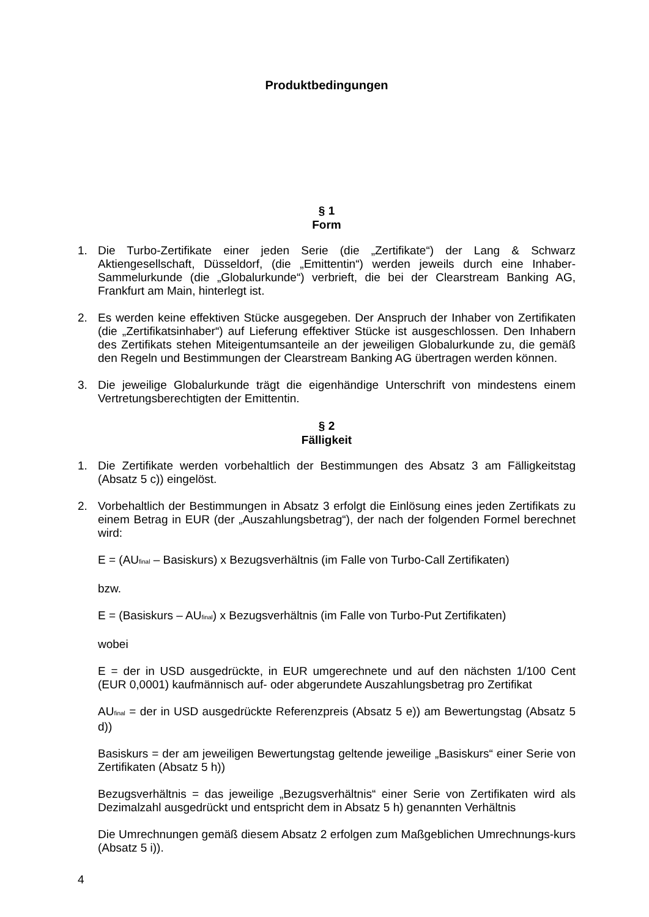Produktbedingungen
§ 1
Form
1. Die Turbo-Zertifikate einer jeden Serie (die „Zertifikate“) der Lang & Schwarz Aktiengesellschaft, Düsseldorf, (die „Emittentin“) werden jeweils durch eine Inhaber-Sammelurkunde (die „Globalurkunde“) verbrieft, die bei der Clearstream Banking AG, Frankfurt am Main, hinterlegt ist.
2. Es werden keine effektiven Stücke ausgegeben. Der Anspruch der Inhaber von Zertifikaten (die „Zertifikatsinhaber“) auf Lieferung effektiver Stücke ist ausgeschlossen. Den Inhabern des Zertifikats stehen Miteigentumsanteile an der jeweiligen Globalurkunde zu, die gemäß den Regeln und Bestimmungen der Clearstream Banking AG übertragen werden können.
3. Die jeweilige Globalurkunde trägt die eigenhändige Unterschrift von mindestens einem Vertretungsberechtigten der Emittentin.
§ 2
Fälligkeit
1. Die Zertifikate werden vorbehaltlich der Bestimmungen des Absatz 3 am Fälligkeitstag (Absatz 5 c)) eingelöst.
2. Vorbehaltlich der Bestimmungen in Absatz 3 erfolgt die Einlösung eines jeden Zertifikats zu einem Betrag in EUR (der „Auszahlungsbetrag“), der nach der folgenden Formel berechnet wird:
E = (AU<sub>final</sub> – Basiskurs) x Bezugsverhältnis (im Falle von Turbo-Call Zertifikaten)
bzw.
E = (Basiskurs – AU<sub>final</sub>) x Bezugsverhältnis (im Falle von Turbo-Put Zertifikaten)
wobei
E = der in USD ausgedrückte, in EUR umgerechnete und auf den nächsten 1/100 Cent (EUR 0,0001) kaufmännisch auf- oder abgerundete Auszahlungsbetrag pro Zertifikat
AU<sub>final</sub> = der in USD ausgedrückte Referenzpreis (Absatz 5 e)) am Bewertungstag (Absatz 5 d))
Basiskurs = der am jeweiligen Bewertungstag geltende jeweilige „Basiskurs“ einer Serie von Zertifikaten (Absatz 5 h))
Bezugsverhältnis = das jeweilige „Bezugsverhältnis“ einer Serie von Zertifikaten wird als Dezimalzahl ausgedrückt und entspricht dem in Absatz 5 h) genannten Verhältnis
Die Umrechnungen gemäß diesem Absatz 2 erfolgen zum Maßgeblichen Umrechnungs-kurs (Absatz 5 i)).
4